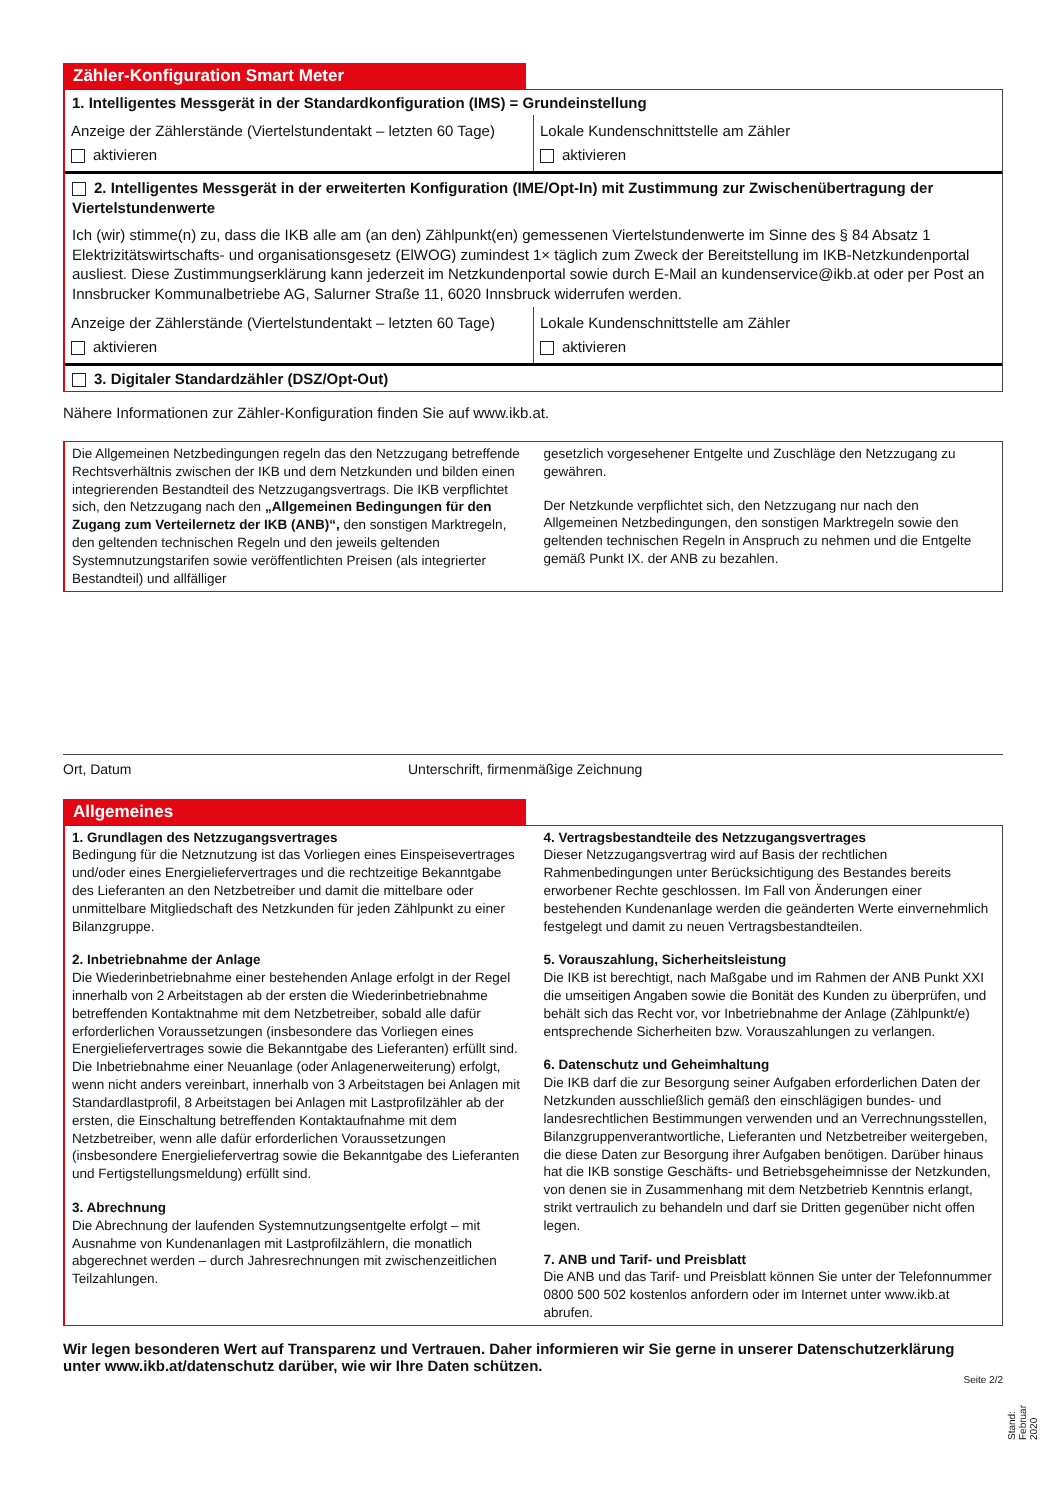Zähler-Konfiguration Smart Meter
1. Intelligentes Messgerät in der Standardkonfiguration (IMS) = Grundeinstellung
Anzeige der Zählerstände (Viertelstundentakt – letzten 60 Tage)
aktivieren
Lokale Kundenschnittstelle am Zähler
aktivieren
2. Intelligentes Messgerät in der erweiterten Konfiguration (IME/Opt-In) mit Zustimmung zur Zwischenübertragung der Viertelstundenwerte
Ich (wir) stimme(n) zu, dass die IKB alle am (an den) Zählpunkt(en) gemessenen Viertelstundenwerte im Sinne des § 84 Absatz 1 Elektrizitätswirtschafts- und organisationsgesetz (ElWOG) zumindest 1× täglich zum Zweck der Bereitstellung im IKB-Netzkundenportal ausliest. Diese Zustimmungserklärung kann jederzeit im Netzkundenportal sowie durch E-Mail an kundenservice@ikb.at oder per Post an Innsbrucker Kommunalbetriebe AG, Salurner Straße 11, 6020 Innsbruck widerrufen werden.
Anzeige der Zählerstände (Viertelstundentakt – letzten 60 Tage)
aktivieren
Lokale Kundenschnittstelle am Zähler
aktivieren
3. Digitaler Standardzähler (DSZ/Opt-Out)
Nähere Informationen zur Zähler-Konfiguration finden Sie auf www.ikb.at.
Die Allgemeinen Netzbedingungen regeln das den Netzzugang betreffende Rechtsverhältnis zwischen der IKB und dem Netzkunden und bilden einen integrierenden Bestandteil des Netzzugangsvertrags. Die IKB verpflichtet sich, den Netzzugang nach den „Allgemeinen Bedingungen für den Zugang zum Verteilernetz der IKB (ANB)“, den sonstigen Marktregeln, den geltenden technischen Regeln und den jeweils geltenden Systemnutzungstarifen sowie veröffentlichten Preisen (als integrierter Bestandteil) und allfälliger
gesetzlich vorgesehener Entgelte und Zuschläge den Netzzugang zu gewähren.
Der Netzkunde verpflichtet sich, den Netzzugang nur nach den Allgemeinen Netzbedingungen, den sonstigen Marktregeln sowie den geltenden technischen Regeln in Anspruch zu nehmen und die Entgelte gemäß Punkt IX. der ANB zu bezahlen.
Ort, Datum Unterschrift, firmenmäßige Zeichnung
Allgemeines
1. Grundlagen des Netzzugangsvertrages
Bedingung für die Netznutzung ist das Vorliegen eines Einspeisevertrages und/oder eines Energieliefervertrages und die rechtzeitige Bekanntgabe des Lieferanten an den Netzbetreiber und damit die mittelbare oder unmittelbare Mitgliedschaft des Netzkunden für jeden Zählpunkt zu einer Bilanzgruppe.
2. Inbetriebnahme der Anlage
Die Wiederinbetriebnahme einer bestehenden Anlage erfolgt in der Regel innerhalb von 2 Arbeitstagen ab der ersten die Wiederinbetriebnahme betreffenden Kontaktnahme mit dem Netzbetreiber, sobald alle dafür erforderlichen Voraussetzungen (insbesondere das Vorliegen eines Energieliefervertrages sowie die Bekanntgabe des Lieferanten) erfüllt sind. Die Inbetriebnahme einer Neuanlage (oder Anlagenerweiterung) erfolgt, wenn nicht anders vereinbart, innerhalb von 3 Arbeitstagen bei Anlagen mit Standardlastprofil, 8 Arbeitstagen bei Anlagen mit Lastprofilzähler ab der ersten, die Einschaltung betreffenden Kontaktaufnahme mit dem Netzbetreiber, wenn alle dafür erforderlichen Voraussetzungen (insbesondere Energieliefervertrag sowie die Bekanntgabe des Lieferanten und Fertigstellungsmeldung) erfüllt sind.
3. Abrechnung
Die Abrechnung der laufenden Systemnutzungsentgelte erfolgt – mit Ausnahme von Kundenanlagen mit Lastprofilzählern, die monatlich abgerechnet werden – durch Jahresrechnungen mit zwischenzeitlichen Teilzahlungen.
4. Vertragsbestandteile des Netzzugangsvertrages
Dieser Netzzugangsvertrag wird auf Basis der rechtlichen Rahmenbedingungen unter Berücksichtigung des Bestandes bereits erworbener Rechte geschlossen. Im Fall von Änderungen einer bestehenden Kundenanlage werden die geänderten Werte einvernehmlich festgelegt und damit zu neuen Vertragsbestandteilen.
5. Vorauszahlung, Sicherheitsleistung
Die IKB ist berechtigt, nach Maßgabe und im Rahmen der ANB Punkt XXI die umseitigen Angaben sowie die Bonität des Kunden zu überprüfen, und behält sich das Recht vor, vor Inbetriebnahme der Anlage (Zählpunkt/e) entsprechende Sicherheiten bzw. Vorauszahlungen zu verlangen.
6. Datenschutz und Geheimhaltung
Die IKB darf die zur Besorgung seiner Aufgaben erforderlichen Daten der Netzkunden ausschließlich gemäß den einschlägigen bundes- und landesrechtlichen Bestimmungen verwenden und an Verrechnungsstellen, Bilanzgruppenverantwortliche, Lieferanten und Netzbetreiber weitergeben, die diese Daten zur Besorgung ihrer Aufgaben benötigen. Darüber hinaus hat die IKB sonstige Geschäfts- und Betriebsgeheimnisse der Netzkunden, von denen sie in Zusammenhang mit dem Netzbetrieb Kenntnis erlangt, strikt vertraulich zu behandeln und darf sie Dritten gegenüber nicht offen legen.
7. ANB und Tarif- und Preisblatt
Die ANB und das Tarif- und Preisblatt können Sie unter der Telefonnummer 0800 500 502 kostenlos anfordern oder im Internet unter www.ikb.at abrufen.
Wir legen besonderen Wert auf Transparenz und Vertrauen. Daher informieren wir Sie gerne in unserer Datenschutzerklärung unter www.ikb.at/datenschutz darüber, wie wir Ihre Daten schützen.
Seite 2/2
Stand: Februar 2020